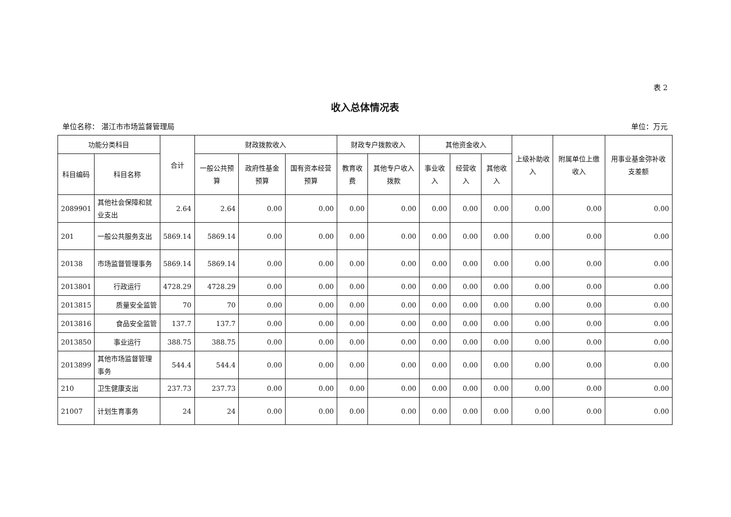表 2
收入总体情况表
单位名称： 湛江市市场监督管理局 单位：万元
| 功能分类科目 | | 合计 | 财政拨款收入 | | | 财政专户拨款收入 | | 其他资金收入 | | | 上级补助收入 | 附属单位上缴收入 | 用事业基金弥补收支差额 |
| --- | --- | --- | --- | --- | --- | --- | --- | --- | --- | --- | --- | --- | --- |
| 科目编码 | 科目名称 | | 一般公共预算 | 政府性基金预算 | 国有资本经营预算 | 教育收费 | 其他专户收入拨款 | 事业收入 | 经营收入 | 其他收入 | | | |
| 2089901 | 其他社会保障和就业支出 | 2.64 | 2.64 | 0.00 | 0.00 | 0.00 | 0.00 | 0.00 | 0.00 | 0.00 | 0.00 | 0.00 | 0.00 |
| 201 | 一般公共服务支出 | 5869.14 | 5869.14 | 0.00 | 0.00 | 0.00 | 0.00 | 0.00 | 0.00 | 0.00 | 0.00 | 0.00 | 0.00 |
| 20138 | 市场监督管理事务 | 5869.14 | 5869.14 | 0.00 | 0.00 | 0.00 | 0.00 | 0.00 | 0.00 | 0.00 | 0.00 | 0.00 | 0.00 |
| 2013801 | 行政运行 | 4728.29 | 4728.29 | 0.00 | 0.00 | 0.00 | 0.00 | 0.00 | 0.00 | 0.00 | 0.00 | 0.00 | 0.00 |
| 2013815 | 质量安全监管 | 70 | 70 | 0.00 | 0.00 | 0.00 | 0.00 | 0.00 | 0.00 | 0.00 | 0.00 | 0.00 | 0.00 |
| 2013816 | 食品安全监管 | 137.7 | 137.7 | 0.00 | 0.00 | 0.00 | 0.00 | 0.00 | 0.00 | 0.00 | 0.00 | 0.00 | 0.00 |
| 2013850 | 事业运行 | 388.75 | 388.75 | 0.00 | 0.00 | 0.00 | 0.00 | 0.00 | 0.00 | 0.00 | 0.00 | 0.00 | 0.00 |
| 2013899 | 其他市场监督管理事务 | 544.4 | 544.4 | 0.00 | 0.00 | 0.00 | 0.00 | 0.00 | 0.00 | 0.00 | 0.00 | 0.00 | 0.00 |
| 210 | 卫生健康支出 | 237.73 | 237.73 | 0.00 | 0.00 | 0.00 | 0.00 | 0.00 | 0.00 | 0.00 | 0.00 | 0.00 | 0.00 |
| 21007 | 计划生育事务 | 24 | 24 | 0.00 | 0.00 | 0.00 | 0.00 | 0.00 | 0.00 | 0.00 | 0.00 | 0.00 | 0.00 |